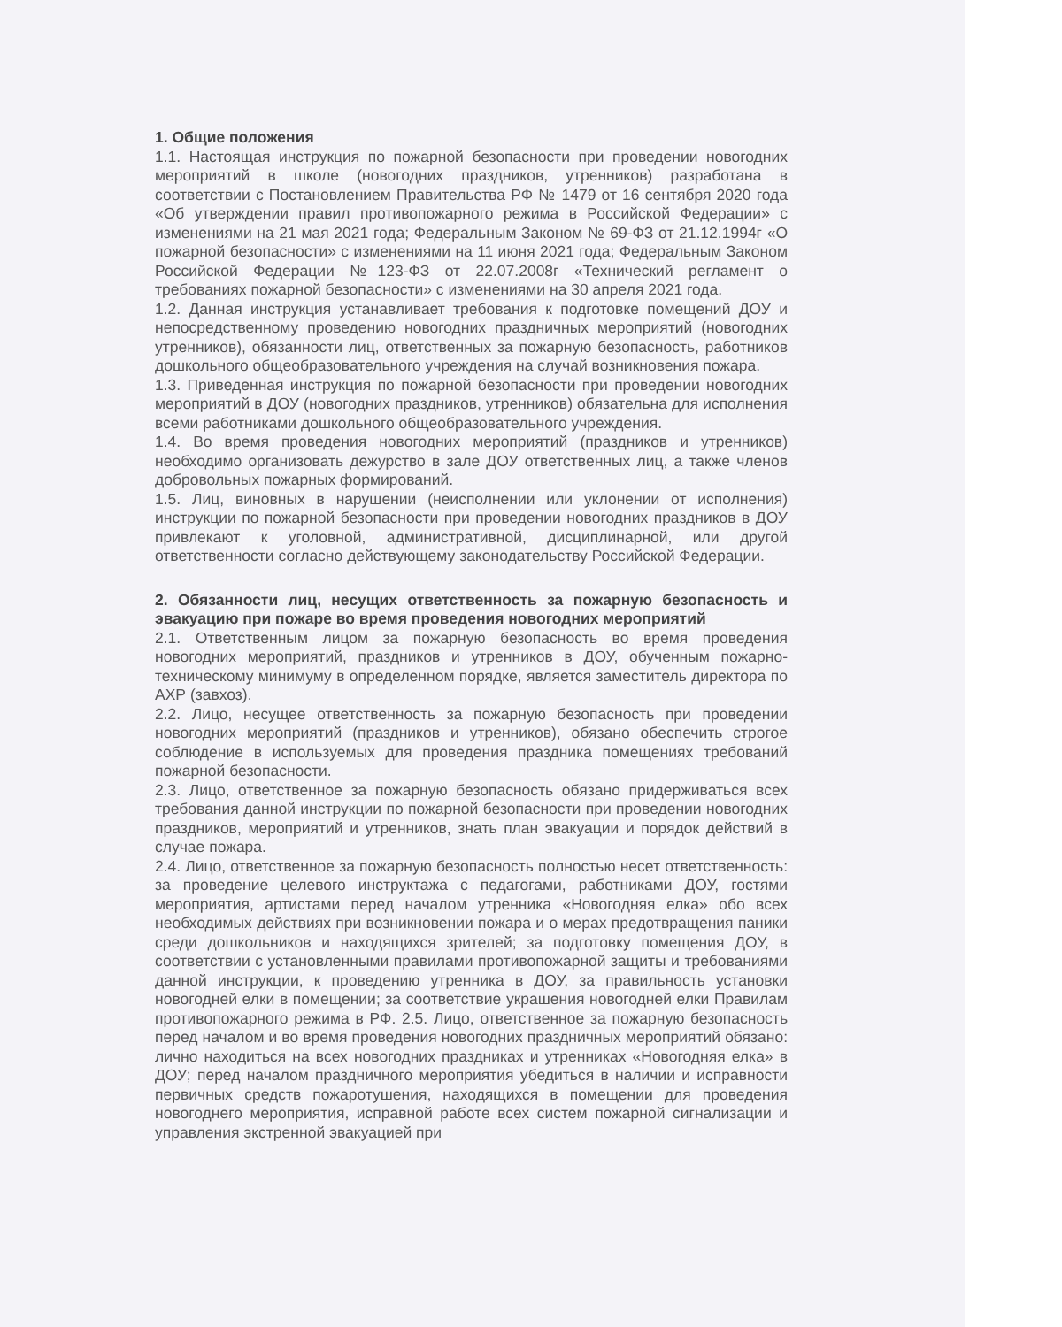1. Общие положения
1.1. Настоящая инструкция по пожарной безопасности при проведении новогодних мероприятий в школе (новогодних праздников, утренников) разработана в соответствии с Постановлением Правительства РФ № 1479 от 16 сентября 2020 года «Об утверждении правил противопожарного режима в Российской Федерации» с изменениями на 21 мая 2021 года; Федеральным Законом № 69-ФЗ от 21.12.1994г «О пожарной безопасности» с изменениями на 11 июня 2021 года; Федеральным Законом Российской Федерации №123-ФЗ от 22.07.2008г «Технический регламент о требованиях пожарной безопасности» с изменениями на 30 апреля 2021 года.
1.2. Данная инструкция устанавливает требования к подготовке помещений ДОУ и непосредственному проведению новогодних праздничных мероприятий (новогодних утренников), обязанности лиц, ответственных за пожарную безопасность, работников дошкольного общеобразовательного учреждения на случай возникновения пожара.
1.3. Приведенная инструкция по пожарной безопасности при проведении новогодних мероприятий в ДОУ (новогодних праздников, утренников) обязательна для исполнения всеми работниками дошкольного общеобразовательного учреждения.
1.4. Во время проведения новогодних мероприятий (праздников и утренников) необходимо организовать дежурство в зале ДОУ ответственных лиц, а также членов добровольных пожарных формирований.
1.5. Лиц, виновных в нарушении (неисполнении или уклонении от исполнения) инструкции по пожарной безопасности при проведении новогодних праздников в ДОУ привлекают к уголовной, административной, дисциплинарной, или другой ответственности согласно действующему законодательству Российской Федерации.
2. Обязанности лиц, несущих ответственность за пожарную безопасность и эвакуацию при пожаре во время проведения новогодних мероприятий
2.1. Ответственным лицом за пожарную безопасность во время проведения новогодних мероприятий, праздников и утренников в ДОУ, обученным пожарно-техническому минимуму в определенном порядке, является заместитель директора по АХР (завхоз).
2.2. Лицо, несущее ответственность за пожарную безопасность при проведении новогодних мероприятий (праздников и утренников), обязано обеспечить строгое соблюдение в используемых для проведения праздника помещениях требований пожарной безопасности.
2.3. Лицо, ответственное за пожарную безопасность обязано придерживаться всех требования данной инструкции по пожарной безопасности при проведении новогодних праздников, мероприятий и утренников, знать план эвакуации и порядок действий в случае пожара.
2.4. Лицо, ответственное за пожарную безопасность полностью несет ответственность: за проведение целевого инструктажа с педагогами, работниками ДОУ, гостями мероприятия, артистами перед началом утренника «Новогодняя елка» обо всех необходимых действиях при возникновении пожара и о мерах предотвращения паники среди дошкольников и находящихся зрителей; за подготовку помещения ДОУ, в соответствии с установленными правилами противопожарной защиты и требованиями данной инструкции, к проведению утренника в ДОУ, за правильность установки новогодней елки в помещении; за соответствие украшения новогодней елки Правилам противопожарного режима в РФ. 2.5. Лицо, ответственное за пожарную безопасность перед началом и во время проведения новогодних праздничных мероприятий обязано: лично находиться на всех новогодних праздниках и утренниках «Новогодняя елка» в ДОУ; перед началом праздничного мероприятия убедиться в наличии и исправности первичных средств пожаротушения, находящихся в помещении для проведения новогоднего мероприятия, исправной работе всех систем пожарной сигнализации и управления экстренной эвакуацией при